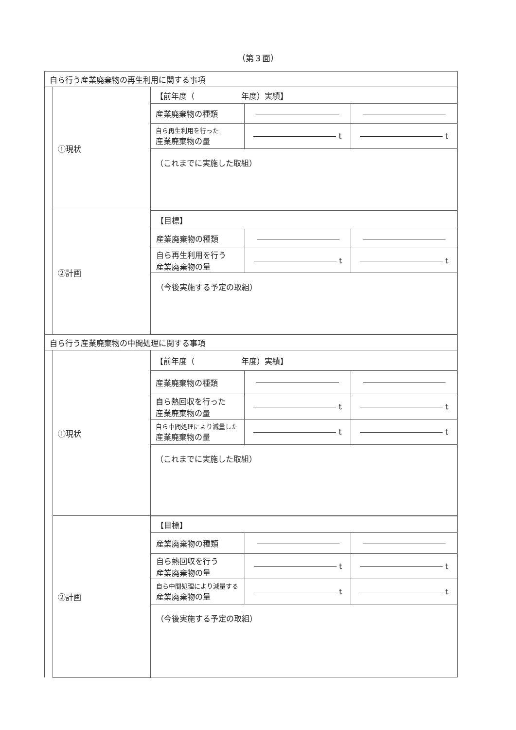（第３面）
| 自ら行う産業廃棄物の再生利用に関する事項 | | | | |
| | ①現状 | 【前年度（ 年度）実績】 | | |
| | | 産業廃棄物の種類 | | |
| | | 自ら再生利用を行った 産業廃棄物の量 | t | t |
| | | （これまでに実施した取組） | | |
| | ②計画 | / 【目標】 / / / / 産業廃棄物の種類 / / / / 自ら再生利用を行う 産業廃棄物の量 / t / t / / （今後実施する予定の取組） / / / | | |
| 自ら行う産業廃棄物の中間処理に関する事項 | | | | |
| | ①現状 | 【前年度（ 年度）実績】 | | |
| | | 産業廃棄物の種類 | | |
| | | 自ら熱回収を行った 産業廃棄物の量 | t | t |
| | | 自ら中間処理により減量した 産業廃棄物の量 | t | t |
| | | （これまでに実施した取組） | | |
| | ②計画 | / 【目標】 / / / / 産業廃棄物の種類 / / / / 自ら熱回収を行う 産業廃棄物の量 / t / t / / 自ら中間処理により減量する 産業廃棄物の量 / t / t / / （今後実施する予定の取組） / / / | | |